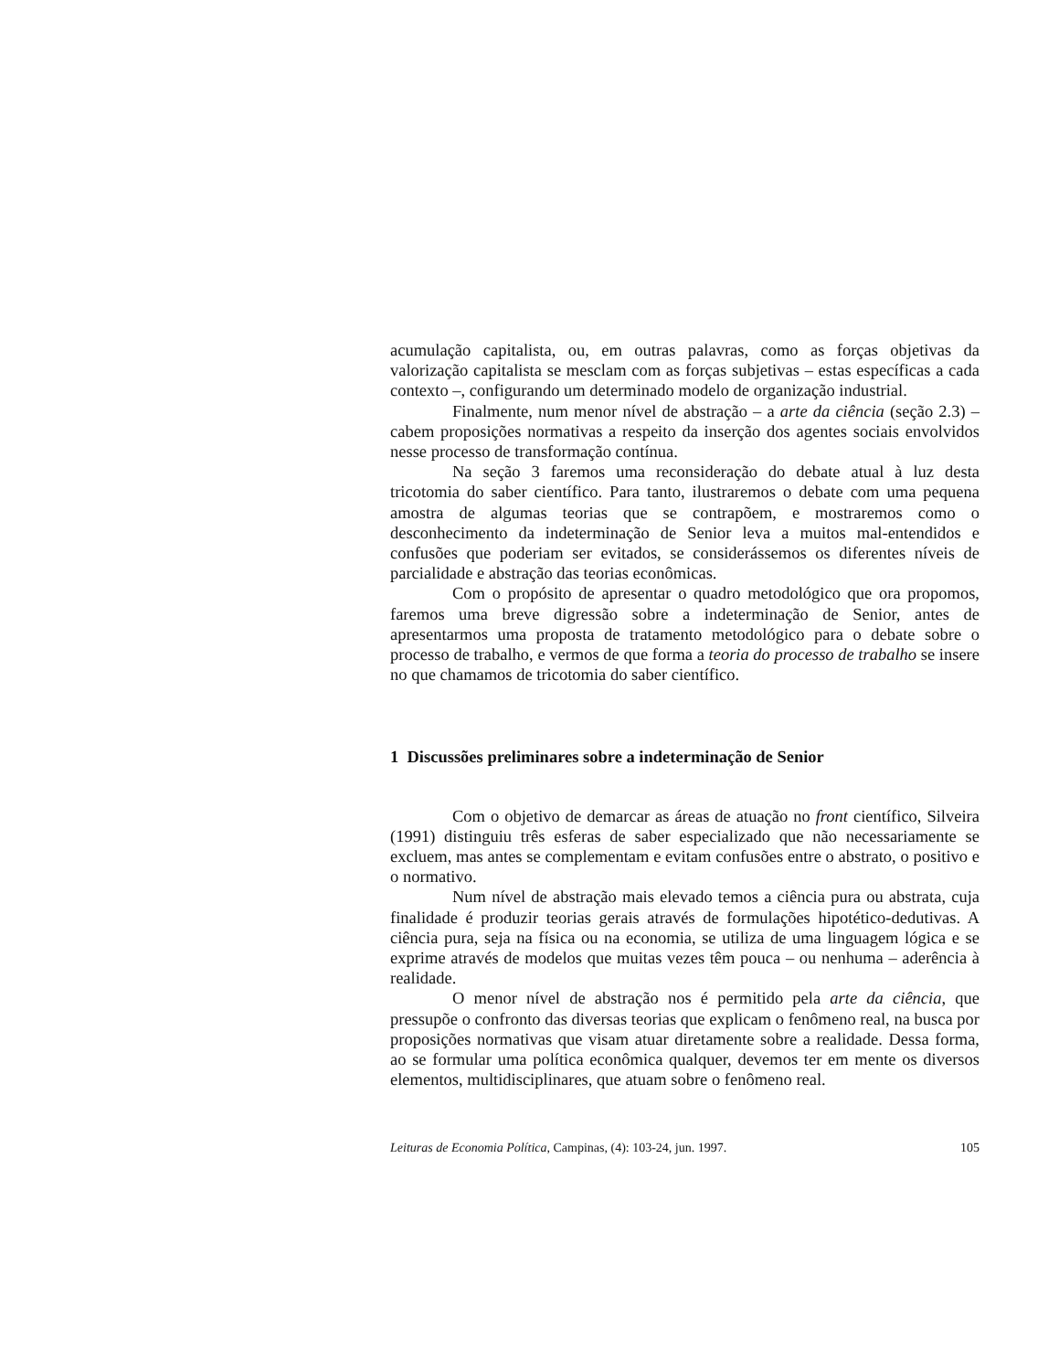acumulação capitalista, ou, em outras palavras, como as forças objetivas da valorização capitalista se mesclam com as forças subjetivas – estas específicas a cada contexto –, configurando um determinado modelo de organização industrial.
Finalmente, num menor nível de abstração – a arte da ciência (seção 2.3) – cabem proposições normativas a respeito da inserção dos agentes sociais envolvidos nesse processo de transformação contínua.
Na seção 3 faremos uma reconsideração do debate atual à luz desta tricotomia do saber científico. Para tanto, ilustraremos o debate com uma pequena amostra de algumas teorias que se contrapõem, e mostraremos como o desconhecimento da indeterminação de Senior leva a muitos mal-entendidos e confusões que poderiam ser evitados, se considerássemos os diferentes níveis de parcialidade e abstração das teorias econômicas.
Com o propósito de apresentar o quadro metodológico que ora propomos, faremos uma breve digressão sobre a indeterminação de Senior, antes de apresentarmos uma proposta de tratamento metodológico para o debate sobre o processo de trabalho, e vermos de que forma a teoria do processo de trabalho se insere no que chamamos de tricotomia do saber científico.
1 Discussões preliminares sobre a indeterminação de Senior
Com o objetivo de demarcar as áreas de atuação no front científico, Silveira (1991) distinguiu três esferas de saber especializado que não necessariamente se excluem, mas antes se complementam e evitam confusões entre o abstrato, o positivo e o normativo.
Num nível de abstração mais elevado temos a ciência pura ou abstrata, cuja finalidade é produzir teorias gerais através de formulações hipotético-dedutivas. A ciência pura, seja na física ou na economia, se utiliza de uma linguagem lógica e se exprime através de modelos que muitas vezes têm pouca – ou nenhuma – aderência à realidade.
O menor nível de abstração nos é permitido pela arte da ciência, que pressupõe o confronto das diversas teorias que explicam o fenômeno real, na busca por proposições normativas que visam atuar diretamente sobre a realidade. Dessa forma, ao se formular uma política econômica qualquer, devemos ter em mente os diversos elementos, multidisciplinares, que atuam sobre o fenômeno real.
Leituras de Economia Política, Campinas, (4): 103-24, jun. 1997. 105